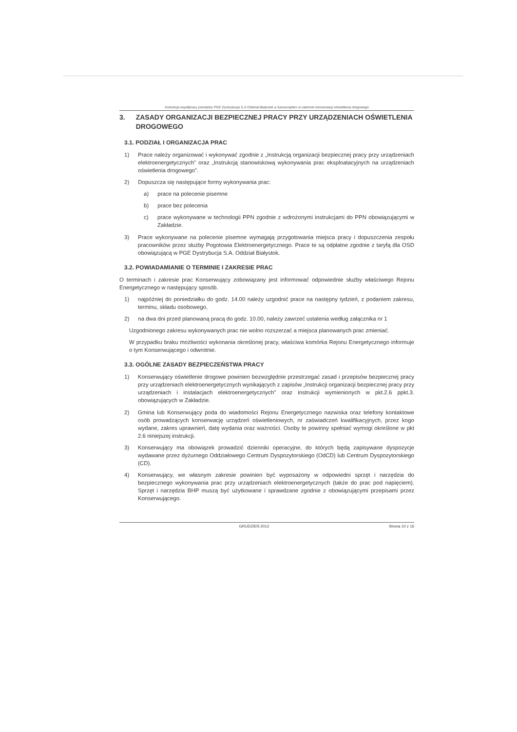Instrukcja współpracy pomiędzy PGE Dystrybucja S.A Oddział Białystok a Samorządem w zakresie konserwacji oświetlenia drogowego
3. ZASADY ORGANIZACJI BEZPIECZNEJ PRACY PRZY URZĄDZENIACH OŚWIETLENIA DROGOWEGO
3.1. PODZIAŁ I ORGANIZACJA PRAC
1) Prace należy organizować i wykonywać zgodnie z „Instrukcją organizacji bezpiecznej pracy przy urządzeniach elektroenergetycznych" oraz „Instrukcją stanowiskową wykonywania prac eksploatacyjnych na urządzeniach oświetlenia drogowego".
2) Dopuszcza się następujące formy wykonywania prac:
a) prace na polecenie pisemne
b) prace bez polecenia
c) prace wykonywane w technologii PPN zgodnie z wdrożonymi instrukcjami do PPN obowiązującymi w Zakładzie.
3) Prace wykonywane na polecenie pisemne wymagają przygotowania miejsca pracy i dopuszczenia zespołu pracowników przez służby Pogotowia Elektroenergetycznego. Prace te są odpłatne zgodnie z taryfą dla OSD obowiązującą w PGE Dystrybucja S.A. Oddział Białystok.
3.2. POWIADAMIANIE O TERMINIE I ZAKRESIE PRAC
O terminach i zakresie prac Konserwujący zobowiązany jest informować odpowiednie służby właściwego Rejonu Energetycznego w następujący sposób.
1) najpóźniej do poniedziałku do godz. 14.00 należy uzgodnić prace na następny tydzień, z podaniem zakresu, terminu, składu osobowego,
2) na dwa dni przed planowaną pracą do godz. 10.00, należy zawrzeć ustalenia według załącznika nr 1
Uzgodnionego zakresu wykonywanych prac nie wolno rozszerzać a miejsca planowanych prac zmieniać.
W przypadku braku możliwości wykonania określonej pracy, właściwa komórka Rejonu Energetycznego informuje o tym Konserwującego i odwrotnie.
3.3. OGÓLNE ZASADY BEZPIECZEŃSTWA PRACY
1) Konserwujący oświetlenie drogowe powinien bezwzględnie przestrzegać zasad i przepisów bezpiecznej pracy przy urządzeniach elektroenergetycznych wynikających z zapisów „Instrukcji organizacji bezpiecznej pracy przy urządzeniach i instalacjach elektroenergetycznych" oraz instrukcji wymienionych w pkt.2.6 ppkt.3. obowiązujących w Zakładzie.
2) Gmina lub Konserwujący poda do wiadomości Rejonu Energetycznego nazwiska oraz telefony kontaktowe osób prowadzących konserwację urządzeń oświetleniowych, nr zaświadczeń kwalifikacyjnych, przez kogo wydane, zakres uprawnień, datę wydania oraz ważności. Osoby te powinny spełniać wymogi określone w pkt 2.6 niniejszej instrukcji.
3) Konserwujący ma obowiązek prowadzić dzienniki operacyjne, do których będą zapisywane dyspozycje wydawane przez dyżurnego Oddziałowego Centrum Dyspozytorskiego (OdCD) lub Centrum Dyspozytorskiego (CD).
4) Konserwujący, we własnym zakresie powinien być wyposażony w odpowiedni sprzęt i narzędzia do bezpiecznego wykonywania prac przy urządzeniach elektroenergetycznych (także do prac pod napięciem). Sprzęt i narzędzia BHP muszą być użytkowane i sprawdzane zgodnie z obowiązującymi przepisami przez Konserwującego.
GRUDZIEŃ 2012 Strona 10 z 16